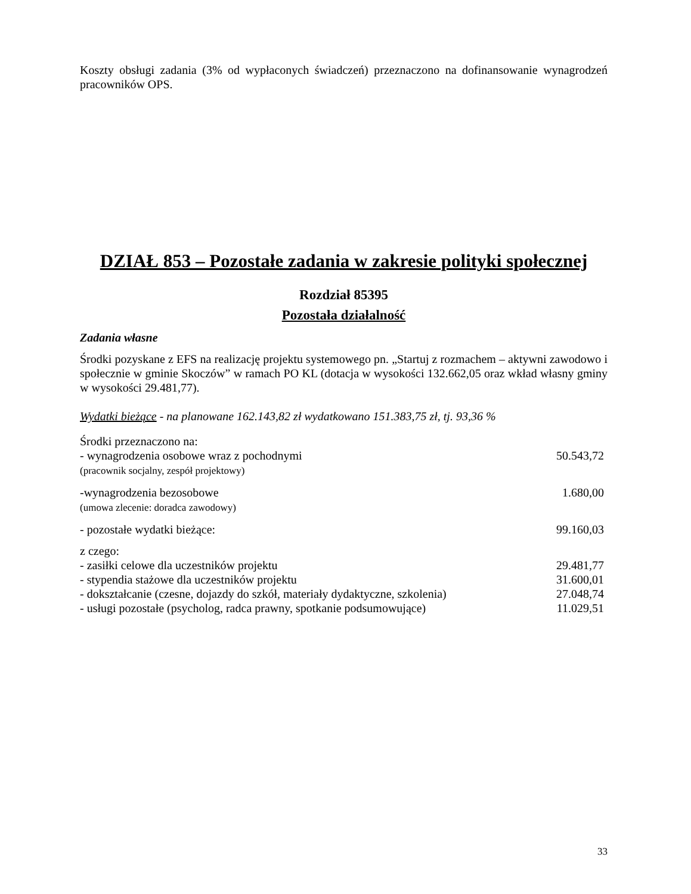Koszty obsługi zadania (3% od wypłaconych świadczeń) przeznaczono na dofinansowanie wynagrodzeń pracowników OPS.
DZIAŁ 853 – Pozostałe zadania w zakresie polityki społecznej
Rozdział 85395
Pozostała działalność
Zadania własne
Środki pozyskane z EFS na realizację projektu systemowego pn. „Startuj z rozmachem – aktywni zawodowo i społecznie w gminie Skoczów” w ramach PO KL (dotacja w wysokości 132.662,05 oraz wkład własny gminy w wysokości 29.481,77).
Wydatki bieżące - na planowane 162.143,82 zł wydatkowano 151.383,75 zł, tj. 93,36 %
| Środki przeznaczono na: | |
| - wynagrodzenia osobowe wraz z pochodnymi (pracownik socjalny, zespół projektowy) | 50.543,72 |
| -wynagrodzenia bezosobowe (umowa zlecenie: doradca zawodowy) | 1.680,00 |
| - pozostałe wydatki bieżące: | 99.160,03 |
| z czego: | |
| - zasiłki celowe dla uczestników projektu | 29.481,77 |
| - stypendia stażowe dla uczestników projektu | 31.600,01 |
| - dokształcanie (czesne, dojazdy do szkół, materiały dydaktyczne, szkolenia) | 27.048,74 |
| - usługi pozostałe (psycholog, radca prawny, spotkanie podsumowujące) | 11.029,51 |
33